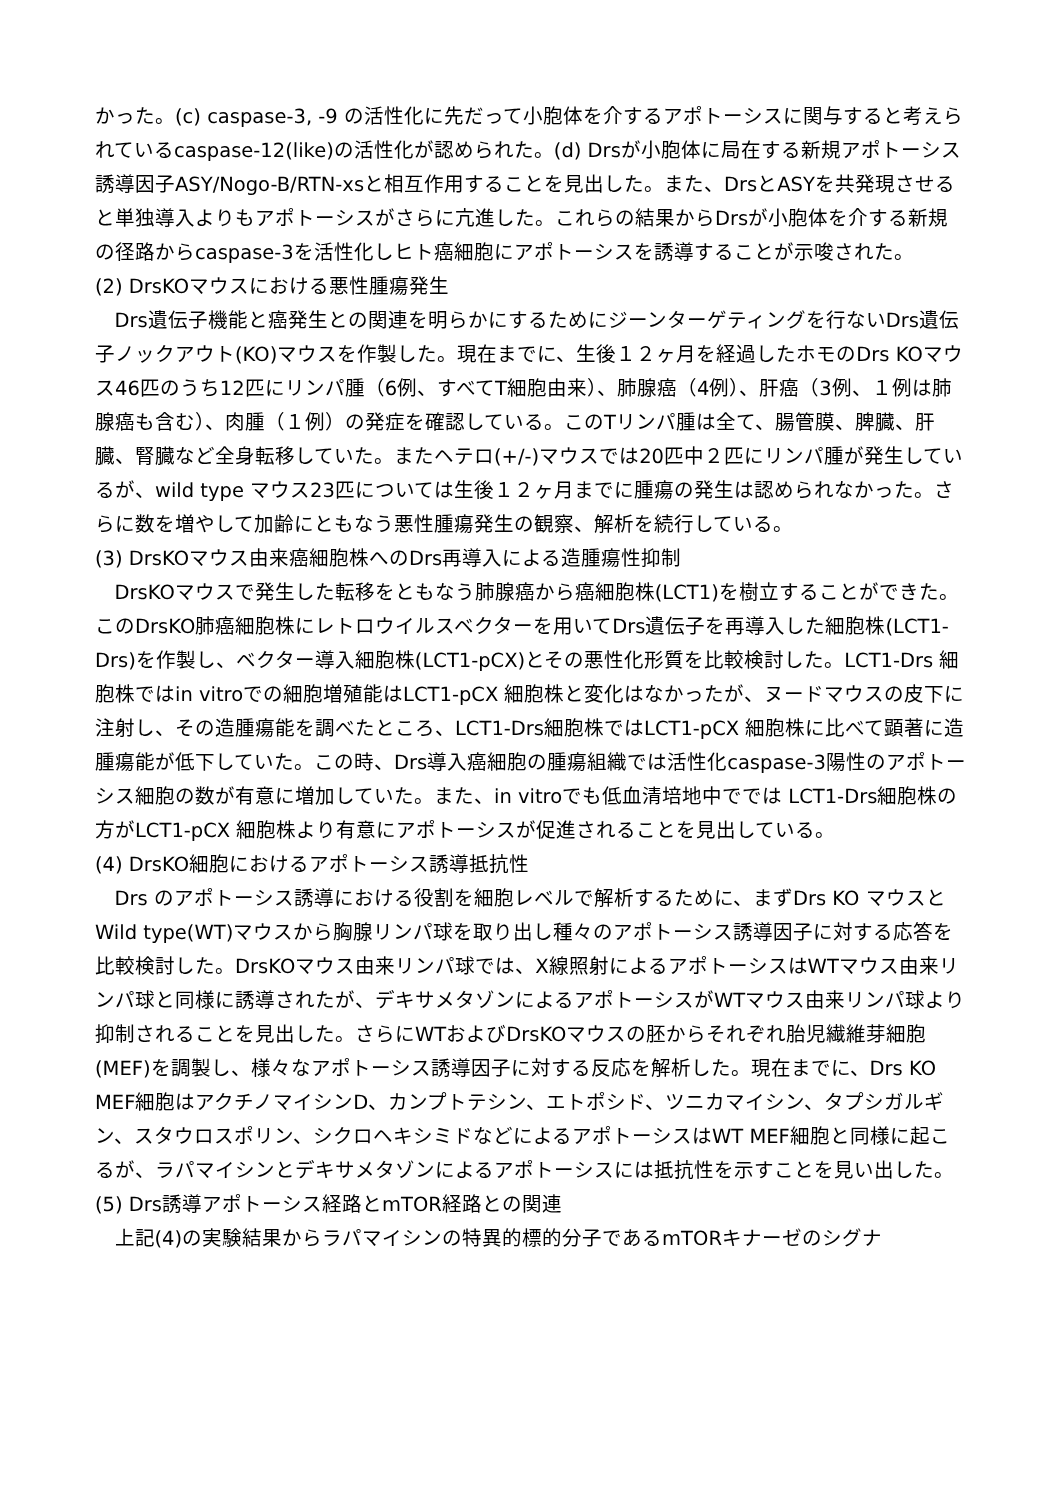かった。(c) caspase-3, -9 の活性化に先だって小胞体を介するアポトーシスに関与すると考えられているcaspase-12(like)の活性化が認められた。(d) Drsが小胞体に局在する新規アポトーシス誘導因子ASY/Nogo-B/RTN-xsと相互作用することを見出した。また、DrsとASYを共発現させると単独導入よりもアポトーシスがさらに亢進した。これらの結果からDrsが小胞体を介する新規の径路からcaspase-3を活性化しヒト癌細胞にアポトーシスを誘導することが示唆された。
(2) DrsKOマウスにおける悪性腫瘍発生
Drs遺伝子機能と癌発生との関連を明らかにするためにジーンターゲティングを行ないDrs遺伝子ノックアウト(KO)マウスを作製した。現在までに、生後１２ヶ月を経過したホモのDrs KOマウス46匹のうち12匹にリンパ腫（6例、すべてT細胞由来）、肺腺癌（4例）、肝癌（3例、１例は肺腺癌も含む）、肉腫（１例）の発症を確認している。このTリンパ腫は全て、腸管膜、脾臓、肝臓、腎臓など全身転移していた。またヘテロ(+/-)マウスでは20匹中２匹にリンパ腫が発生しているが、wild type マウス23匹については生後１２ヶ月までに腫瘍の発生は認められなかった。さらに数を増やして加齢にともなう悪性腫瘍発生の観察、解析を続行している。
(3) DrsKOマウス由来癌細胞株へのDrs再導入による造腫瘍性抑制
DrsKOマウスで発生した転移をともなう肺腺癌から癌細胞株(LCT1)を樹立することができた。このDrsKO肺癌細胞株にレトロウイルスベクターを用いてDrs遺伝子を再導入した細胞株(LCT1-Drs)を作製し、ベクター導入細胞株(LCT1-pCX)とその悪性化形質を比較検討した。LCT1-Drs 細胞株ではin vitroでの細胞増殖能はLCT1-pCX 細胞株と変化はなかったが、ヌードマウスの皮下に注射し、その造腫瘍能を調べたところ、LCT1-Drs細胞株ではLCT1-pCX 細胞株に比べて顕著に造腫瘍能が低下していた。この時、Drs導入癌細胞の腫瘍組織では活性化caspase-3陽性のアポトーシス細胞の数が有意に増加していた。また、in vitroでも低血清培地中ででは LCT1-Drs細胞株の方がLCT1-pCX 細胞株より有意にアポトーシスが促進されることを見出している。
(4) DrsKO細胞におけるアポトーシス誘導抵抗性
Drs のアポトーシス誘導における役割を細胞レベルで解析するために、まずDrs KO マウスとWild type(WT)マウスから胸腺リンパ球を取り出し種々のアポトーシス誘導因子に対する応答を比較検討した。DrsKOマウス由来リンパ球では、X線照射によるアポトーシスはWTマウス由来リンパ球と同様に誘導されたが、デキサメタゾンによるアポトーシスがWTマウス由来リンパ球より抑制されることを見出した。さらにWTおよびDrsKOマウスの胚からそれぞれ胎児繊維芽細胞(MEF)を調製し、様々なアポトーシス誘導因子に対する反応を解析した。現在までに、Drs KO MEF細胞はアクチノマイシンD、カンプトテシン、エトポシド、ツニカマイシン、タプシガルギン、スタウロスポリン、シクロヘキシミドなどによるアポトーシスはWT MEF細胞と同様に起こるが、ラパマイシンとデキサメタゾンによるアポトーシスには抵抗性を示すことを見い出した。
(5) Drs誘導アポトーシス経路とmTOR経路との関連
上記(4)の実験結果からラパマイシンの特異的標的分子であるmTORキナーゼのシグナ